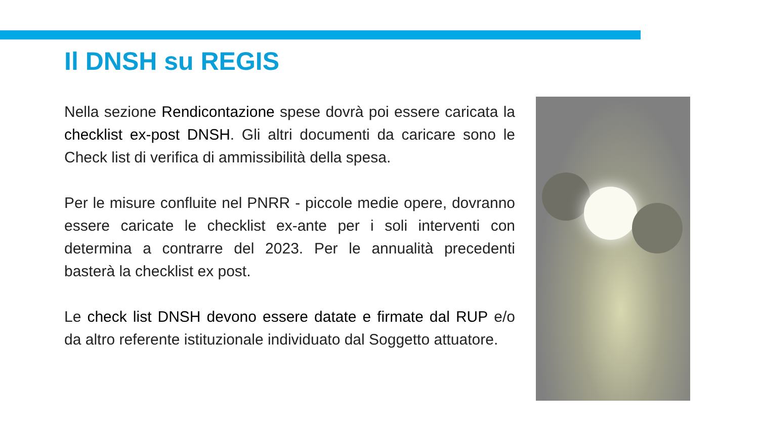Il DNSH su REGIS
Nella sezione Rendicontazione spese dovrà poi essere caricata la checklist ex-post DNSH. Gli altri documenti da caricare sono le Check list di verifica di ammissibilità della spesa.
Per le misure confluite nel PNRR - piccole medie opere, dovranno essere caricate le checklist ex-ante per i soli interventi con determina a contrarre del 2023. Per le annualità precedenti basterà la checklist ex post.
Le check list DNSH devono essere datate e firmate dal RUP e/o da altro referente istituzionale individuato dal Soggetto attuatore.